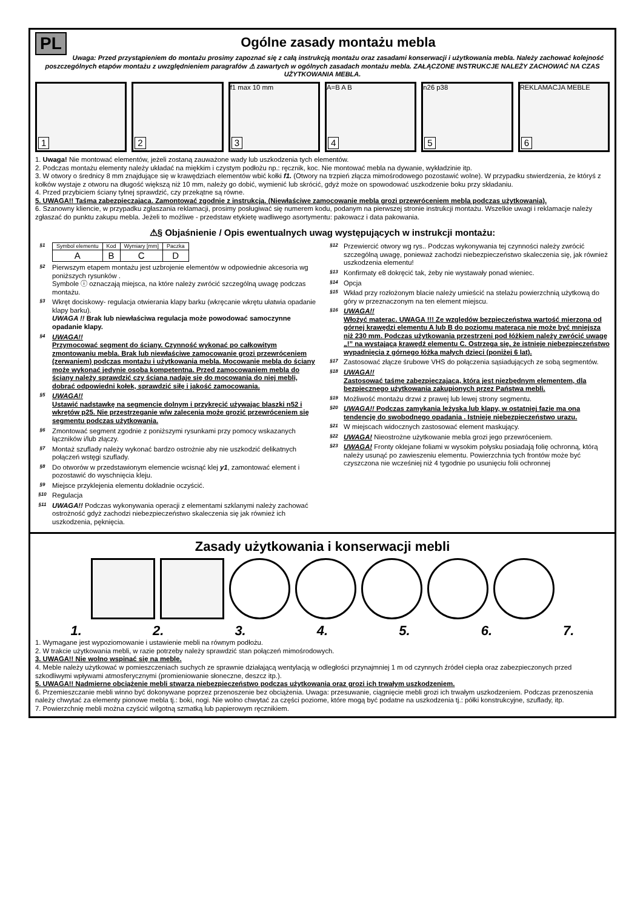PL
Ogólne zasady montażu mebla
Uwaga: Przed przystąpieniem do montażu prosimy zapoznać się z całą instrukcją montażu oraz zasadami konserwacji i użytkowania mebla. Należy zachować kolejność poszczególnych etapów montażu z uwzględnieniem paragrafów ⚠ zawartych w ogólnych zasadach montażu mebla. ZAŁĄCZONE INSTRUKCJE NALEŻY ZACHOWAĆ NA CZAS UŻYTKOWANIA MEBLA.
1
2
f1 max 10 mm
3
A=B A B
4
n26 p38
5
REKLAMACJA MEBLE
6
1. Uwaga! Nie montować elementów, jeżeli zostaną zauważone wady lub uszkodzenia tych elementów.
2. Podczas montażu elementy należy układać na miękkim i czystym podłożu np.: ręcznik, koc. Nie montować mebla na dywanie, wykładzinie itp.
3. W otwory o średnicy 8 mm znajdujące się w krawędziach elementów wbić kołki f1. (Otwory na trzpień złącza mimośrodowego pozostawić wolne). W przypadku stwierdzenia, że któryś z kołków wystaje z otworu na długość większą niż 10 mm, należy go dobić, wymienić lub skrócić, gdyż może on spowodować uszkodzenie boku przy składaniu.
4. Przed przybiciem ściany tylnej sprawdzić, czy przekątne są równe.
5. UWAGA!! Taśma zabezpieczająca. Zamontować zgodnie z instrukcją. (Niewłaściwe zamocowanie mebla grozi przewróceniem mebla podczas użytkowania).
6. Szanowny kliencie, w przypadku zgłaszania reklamacji, prosimy posługiwać się numerem kodu, podanym na pierwszej stronie instrukcji montażu. Wszelkie uwagi i reklamacje należy zgłaszać do punktu zakupu mebla. Jeżeli to możliwe - przedstaw etykietę wadliwego asortymentu: pakowacz i data pakowania.
⚠§ Objaśnienie / Opis ewentualnych uwag występujących w instrukcji montażu:
§1
| Symbol elementu | Kod | Wymiary [mm] | Paczka |
| A | B | C | D |
§2
Pierwszym etapem montażu jest uzbrojenie elementów w odpowiednie akcesoria wg poniższych rysunków .
Symbole ⓘ oznaczają miejsca, na które należy zwrócić szczególną uwagę podczas montażu.
§3
Wkręt dociskowy- regulacja otwierania klapy barku (wkręcanie wkrętu ułatwia opadanie klapy barku).
UWAGA !! Brak lub niewłaściwa regulacja może powodować samoczynne opadanie klapy.
§4
UWAGA!!
Przymocować segment do ściany. Czynność wykonać po całkowitym zmontowaniu mebla. Brak lub niewłaściwe zamocowanie grozi przewróceniem (zerwaniem) podczas montażu i użytkowania mebla. Mocowanie mebla do ściany może wykonać jedynie osoba kompetentna. Przed zamocowaniem mebla do ściany należy sprawdzić czy ściana nadaje się do mocowania do niej mebli, dobrać odpowiedni kołek, sprawdzić siłę i jakość zamocowania.
§5
UWAGA!!
Ustawić nadstawkę na segmencie dolnym i przykręcić używając blaszki n52 i wkrętów p25. Nie przestrzeganie w/w zalecenia może grozić przewróceniem się segmentu podczas użytkowania.
§6
Zmontować segment zgodnie z poniższymi rysunkami przy pomocy wskazanych łączników i/lub złączy.
§7
Montaż szuflady należy wykonać bardzo ostrożnie aby nie uszkodzić delikatnych połączeń wstęgi szuflady.
§8
Do otworów w przedstawionym elemencie wcisnąć klej y1, zamontować element i pozostawić do wyschnięcia kleju.
§9
Miejsce przyklejenia elementu dokładnie oczyścić.
§10
Regulacja
§11
UWAGA!! Podczas wykonywania operacji z elementami szklanymi należy zachować ostrożność gdyż zachodzi niebezpieczeństwo skaleczenia się jak również ich uszkodzenia, pęknięcia.
§12
Przewiercić otwory wg rys.. Podczas wykonywania tej czynności należy zwrócić szczególną uwagę, ponieważ zachodzi niebezpieczeństwo skaleczenia się, jak również uszkodzenia elementu!
§13
Konfirmaty e8 dokręcić tak, żeby nie wystawały ponad wieniec.
§14
Opcja
§15
Wkład przy rozłożonym blacie należy umieścić na stelażu powierzchnią użytkową do góry w przeznaczonym na ten element miejscu.
§16
UWAGA!!
Włożyć materac. UWAGA !!! Ze względów bezpieczeństwa wartość mierzona od górnej krawędzi elementu A lub B do poziomu materaca nie może być mniejsza niż 230 mm. Podczas użytkowania przestrzeni pod łóżkiem należy zwrócić uwagę „!” na wystającą krawędź elementu C. Ostrzega się, że istnieje niebezpieczeństwo wypadnięcia z górnego łóżka małych dzieci (poniżej 6 lat).
§17
Zastosować złącze śrubowe VHS do połączenia sąsiadujących ze sobą segmentów.
§18
UWAGA!!
Zastosować taśmę zabezpieczającą, która jest niezbędnym elementem, dla bezpiecznego użytkowania zakupionych przez Państwa mebli.
§19
Możliwość montażu drzwi z prawej lub lewej strony segmentu.
§20
UWAGA!! Podczas zamykania leżyska lub klapy, w ostatniej fazie ma ona tendencję do swobodnego opadania . Istnieje niebezpieczeństwo urazu.
§21
W miejscach widocznych zastosować element maskujący.
§22
UWAGA! Nieostrożne użytkowanie mebla grozi jego przewróceniem.
§23
UWAGA! Fronty oklejane foliami w wysokim połysku posiadają folię ochronną, którą należy usunąć po zawieszeniu elementu. Powierzchnia tych frontów może być czyszczona nie wcześniej niż 4 tygodnie po usunięciu folii ochronnej
Zasady użytkowania i konserwacji mebli
1. 2. 3. 4. 5. 6. 7.
1. Wymagane jest wypoziomowanie i ustawienie mebli na równym podłożu.
2. W trakcie użytkowania mebli, w razie potrzeby należy sprawdzić stan połączeń mimośrodowych.
3. UWAGA!! Nie wolno wspinać się na meble.
4. Meble należy użytkować w pomieszczeniach suchych ze sprawnie działającą wentylacją w odległości przynajmniej 1 m od czynnych źródeł ciepła oraz zabezpieczonych przed szkodliwymi wpływami atmosferycznymi (promieniowanie słoneczne, deszcz itp.).
5. UWAGA!! Nadmierne obciążenie mebli stwarza niebezpieczeństwo podczas użytkowania oraz grozi ich trwałym uszkodzeniem.
6. Przemieszczanie mebli winno być dokonywane poprzez przenoszenie bez obciążenia. Uwaga: przesuwanie, ciągnięcie mebli grozi ich trwałym uszkodzeniem. Podczas przenoszenia należy chwytać za elementy pionowe mebla tj.: boki, nogi. Nie wolno chwytać za części poziome, które mogą być podatne na uszkodzenia tj.: półki konstrukcyjne, szuflady, itp.
7. Powierzchnię mebli można czyścić wilgotną szmatką lub papierowym ręcznikiem.